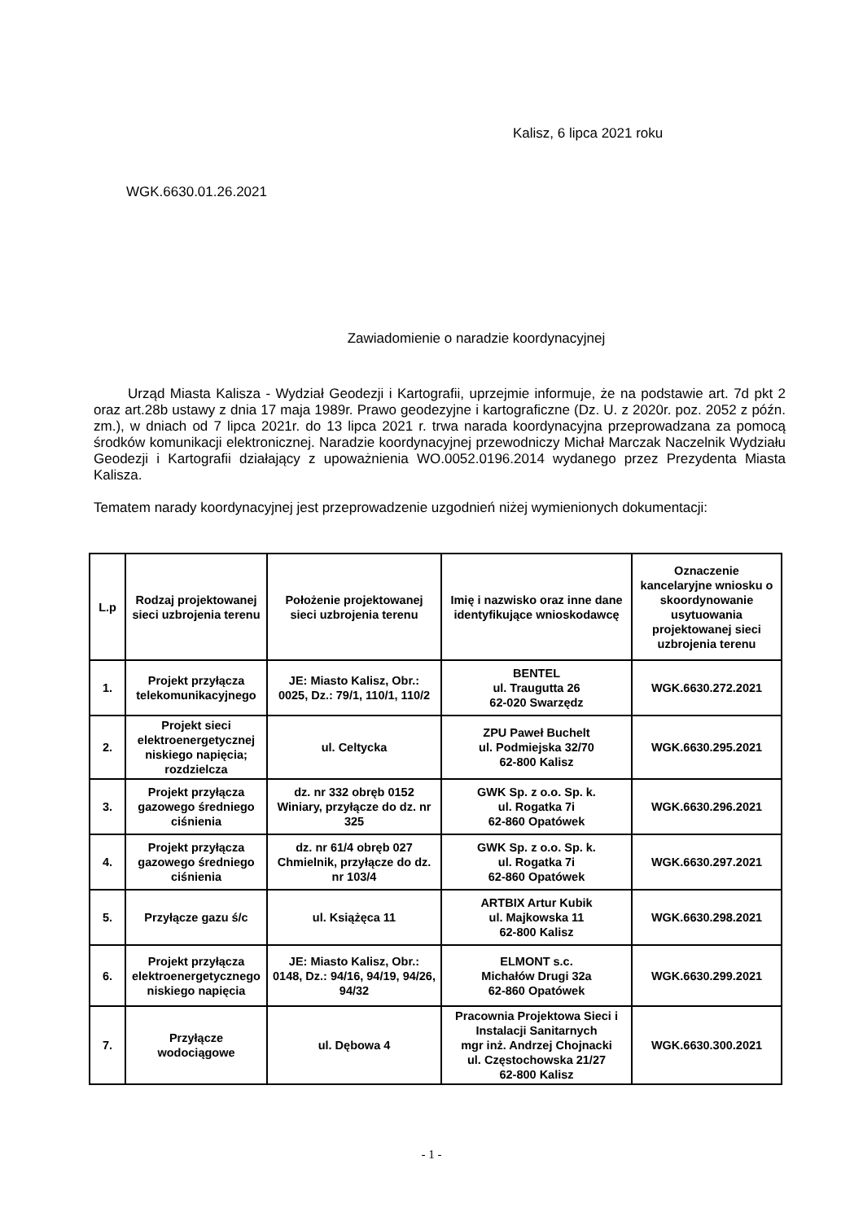Kalisz, 6 lipca 2021 roku
WGK.6630.01.26.2021
Zawiadomienie o naradzie koordynacyjnej
Urząd Miasta Kalisza - Wydział Geodezji i Kartografii, uprzejmie informuje, że na podstawie art. 7d pkt 2 oraz art.28b ustawy z dnia 17 maja 1989r. Prawo geodezyjne i kartograficzne (Dz. U. z 2020r. poz. 2052 z późn. zm.), w dniach od 7 lipca 2021r. do 13 lipca 2021 r. trwa narada koordynacyjna przeprowadzana za pomocą środków komunikacji elektronicznej. Naradzie koordynacyjnej przewodniczy Michał Marczak Naczelnik Wydziału Geodezji i Kartografii działający z upoważnienia WO.0052.0196.2014 wydanego przez Prezydenta Miasta Kalisza.
Tematem narady koordynacyjnej jest przeprowadzenie uzgodnień niżej wymienionych dokumentacji:
| L.p | Rodzaj projektowanej sieci uzbrojenia terenu | Położenie projektowanej sieci uzbrojenia terenu | Imię i nazwisko oraz inne dane identyfikujące wnioskodawcę | Oznaczenie kancelaryjne wniosku o skoordynowanie usytuowania projektowanej sieci uzbrojenia terenu |
| --- | --- | --- | --- | --- |
| 1. | Projekt przyłącza telekomunikacyjnego | JE: Miasto Kalisz, Obr.: 0025, Dz.: 79/1, 110/1, 110/2 | BENTEL ul. Traugutta 26 62-020 Swarzędz | WGK.6630.272.2021 |
| 2. | Projekt sieci elektroenergetycznej niskiego napięcia; rozdzielcza | ul. Celtycka | ZPU Paweł Buchelt ul. Podmiejska 32/70 62-800 Kalisz | WGK.6630.295.2021 |
| 3. | Projekt przyłącza gazowego średniego ciśnienia | dz. nr 332 obręb 0152 Winiary, przyłącze do dz. nr 325 | GWK Sp. z o.o. Sp. k. ul. Rogatka 7i 62-860 Opatówek | WGK.6630.296.2021 |
| 4. | Projekt przyłącza gazowego średniego ciśnienia | dz. nr 61/4 obręb 027 Chmielnik, przyłącze do dz. nr 103/4 | GWK Sp. z o.o. Sp. k. ul. Rogatka 7i 62-860 Opatówek | WGK.6630.297.2021 |
| 5. | Przyłącze gazu ś/c | ul. Książęca 11 | ARTBIX Artur Kubik ul. Majkowska 11 62-800 Kalisz | WGK.6630.298.2021 |
| 6. | Projekt przyłącza elektroenergetycznego niskiego napięcia | JE: Miasto Kalisz, Obr.: 0148, Dz.: 94/16, 94/19, 94/26, 94/32 | ELMONT s.c. Michałów Drugi 32a 62-860 Opatówek | WGK.6630.299.2021 |
| 7. | Przyłącze wodociągowe | ul. Dębowa 4 | Pracownia Projektowa Sieci i Instalacji Sanitarnych mgr inż. Andrzej Chojnacki ul. Częstochowska 21/27 62-800 Kalisz | WGK.6630.300.2021 |
- 1 -